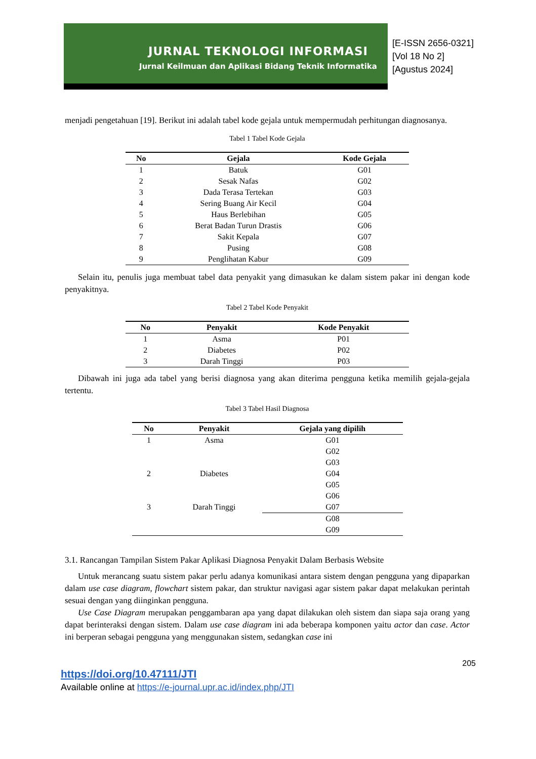JURNAL TEKNOLOGI INFORMASI
Jurnal Keilmuan dan Aplikasi Bidang Teknik Informatika
[E-ISSN 2656-0321]
[Vol 18 No 2]
[Agustus 2024]
menjadi pengetahuan [19]. Berikut ini adalah tabel kode gejala untuk mempermudah perhitungan diagnosanya.
Tabel 1 Tabel Kode Gejala
| No | Gejala | Kode Gejala |
| --- | --- | --- |
| 1 | Batuk | G01 |
| 2 | Sesak Nafas | G02 |
| 3 | Dada Terasa Tertekan | G03 |
| 4 | Sering Buang Air Kecil | G04 |
| 5 | Haus Berlebihan | G05 |
| 6 | Berat Badan Turun Drastis | G06 |
| 7 | Sakit Kepala | G07 |
| 8 | Pusing | G08 |
| 9 | Penglihatan Kabur | G09 |
Selain itu, penulis juga membuat tabel data penyakit yang dimasukan ke dalam sistem pakar ini dengan kode penyakitnya.
Tabel 2 Tabel Kode Penyakit
| No | Penyakit | Kode Penyakit |
| --- | --- | --- |
| 1 | Asma | P01 |
| 2 | Diabetes | P02 |
| 3 | Darah Tinggi | P03 |
Dibawah ini juga ada tabel yang berisi diagnosa yang akan diterima pengguna ketika memilih gejala-gejala tertentu.
Tabel 3 Tabel Hasil Diagnosa
| No | Penyakit | Gejala yang dipilih |
| --- | --- | --- |
| 1 | Asma | G01 |
| | | G02 |
| | | G03 |
| 2 | Diabetes | G04 |
| | | G05 |
| | | G06 |
| 3 | Darah Tinggi | G07 |
| | | G08 |
| | | G09 |
3.1. Rancangan Tampilan Sistem Pakar Aplikasi Diagnosa Penyakit Dalam Berbasis Website
Untuk merancang suatu sistem pakar perlu adanya komunikasi antara sistem dengan pengguna yang dipaparkan dalam use case diagram, flowchart sistem pakar, dan struktur navigasi agar sistem pakar dapat melakukan perintah sesuai dengan yang diinginkan pengguna.
Use Case Diagram merupakan penggambaran apa yang dapat dilakukan oleh sistem dan siapa saja orang yang dapat berinteraksi dengan sistem. Dalam use case diagram ini ada beberapa komponen yaitu actor dan case. Actor ini berperan sebagai pengguna yang menggunakan sistem, sedangkan case ini
205
https://doi.org/10.47111/JTI
Available online at https://e-journal.upr.ac.id/index.php/JTI